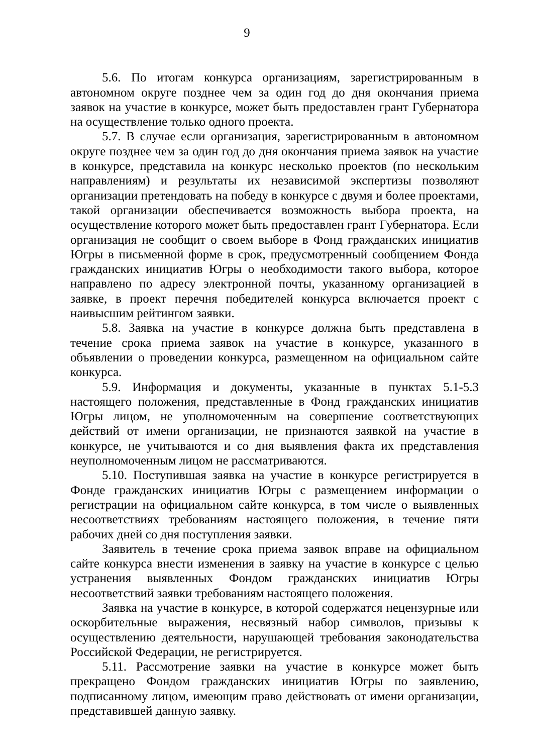9
5.6. По итогам конкурса организациям, зарегистрированным в автономном округе позднее чем за один год до дня окончания приема заявок на участие в конкурсе, может быть предоставлен грант Губернатора на осуществление только одного проекта.
5.7. В случае если организация, зарегистрированным в автономном округе позднее чем за один год до дня окончания приема заявок на участие в конкурсе, представила на конкурс несколько проектов (по нескольким направлениям) и результаты их независимой экспертизы позволяют организации претендовать на победу в конкурсе с двумя и более проектами, такой организации обеспечивается возможность выбора проекта, на осуществление которого может быть предоставлен грант Губернатора. Если организация не сообщит о своем выборе в Фонд гражданских инициатив Югры в письменной форме в срок, предусмотренный сообщением Фонда гражданских инициатив Югры о необходимости такого выбора, которое направлено по адресу электронной почты, указанному организацией в заявке, в проект перечня победителей конкурса включается проект с наивысшим рейтингом заявки.
5.8. Заявка на участие в конкурсе должна быть представлена в течение срока приема заявок на участие в конкурсе, указанного в объявлении о проведении конкурса, размещенном на официальном сайте конкурса.
5.9. Информация и документы, указанные в пунктах 5.1-5.3 настоящего положения, представленные в Фонд гражданских инициатив Югры лицом, не уполномоченным на совершение соответствующих действий от имени организации, не признаются заявкой на участие в конкурсе, не учитываются и со дня выявления факта их представления неуполномоченным лицом не рассматриваются.
5.10. Поступившая заявка на участие в конкурсе регистрируется в Фонде гражданских инициатив Югры с размещением информации о регистрации на официальном сайте конкурса, в том числе о выявленных несоответствиях требованиям настоящего положения, в течение пяти рабочих дней со дня поступления заявки.
Заявитель в течение срока приема заявок вправе на официальном сайте конкурса внести изменения в заявку на участие в конкурсе с целью устранения выявленных Фондом гражданских инициатив Югры несоответствий заявки требованиям настоящего положения.
Заявка на участие в конкурсе, в которой содержатся нецензурные или оскорбительные выражения, несвязный набор символов, призывы к осуществлению деятельности, нарушающей требования законодательства Российской Федерации, не регистрируется.
5.11. Рассмотрение заявки на участие в конкурсе может быть прекращено Фондом гражданских инициатив Югры по заявлению, подписанному лицом, имеющим право действовать от имени организации, представившей данную заявку.